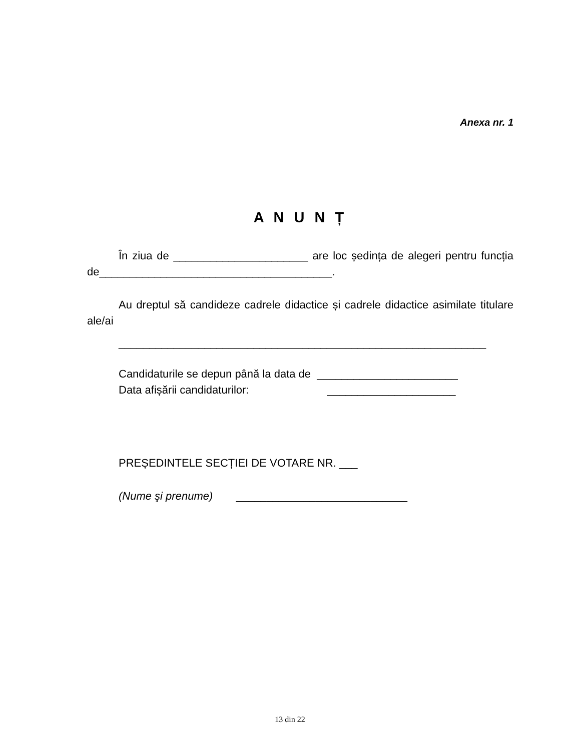Anexa nr. 1
A N U N Ț
În ziua de ______________________ are loc ședința de alegeri pentru funcția de______________________________________.
Au dreptul să candideze cadrele didactice și cadrele didactice asimilate titulare ale/ai
____________________________________________________________
Candidaturile se depun până la data de _______________________
Data afișării candidaturilor: _____________________
PREȘEDINTELE SECȚIEI DE VOTARE NR. ___
(Nume şi prenume) ____________________________
13 din 22